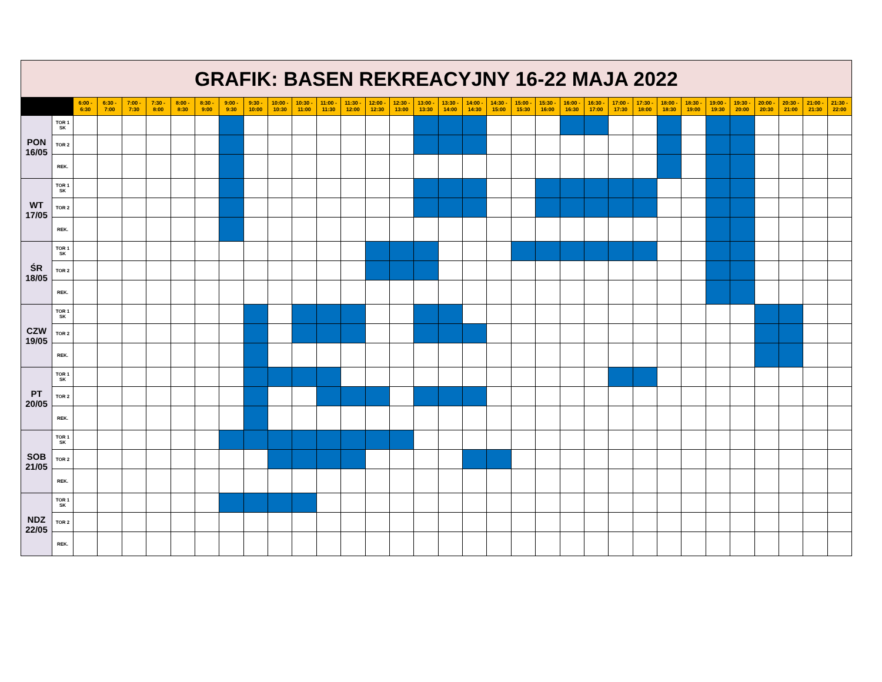| GRAFIK: BASEN REKREACYJNY 16-22 MAJA 2022 | | | | | | | | | | | | | | | | | | | | | | | | | | | | | | | | | |
| | | 6:00 - 6:30 | 6:30 - 7:00 | 7:00 - 7:30 | 7:30 - 8:00 | 8:00 - 8:30 | 8:30 - 9:00 | 9:00 - 9:30 | 9:30 - 10:00 | 10:00 - 10:30 | 10:30 - 11:00 | 11:00 - 11:30 | 11:30 - 12:00 | 12:00 - 12:30 | 12:30 - 13:00 | 13:00 - 13:30 | 13:30 - 14:00 | 14:00 - 14:30 | 14:30 - 15:00 | 15:00 - 15:30 | 15:30 - 16:00 | 16:00 - 16:30 | 16:30 - 17:00 | 17:00 - 17:30 | 17:30 - 18:00 | 18:00 - 18:30 | 18:30 - 19:00 | 19:00 - 19:30 | 19:30 - 20:00 | 20:00 - 20:30 | 20:30 - 21:00 | 21:00 - 21:30 | 21:30 - 22:00 |
| PON 16/05 | TOR 1 SK | | | | | | | | | | | | | | | | | | | | | | | | | | | | | | | | |
| | TOR 2 | | | | | | | | | | | | | | | | | | | | | | | | | | | | | | | | |
| | REK. | | | | | | | | | | | | | | | | | | | | | | | | | | | | | | | | |
| WT 17/05 | TOR 1 SK | | | | | | | | | | | | | | | | | | | | | | | | | | | | | | | | |
| | TOR 2 | | | | | | | | | | | | | | | | | | | | | | | | | | | | | | | | |
| | REK. | | | | | | | | | | | | | | | | | | | | | | | | | | | | | | | | |
| ŚR 18/05 | TOR 1 SK | | | | | | | | | | | | | | | | | | | | | | | | | | | | | | | | |
| | TOR 2 | | | | | | | | | | | | | | | | | | | | | | | | | | | | | | | | |
| | REK. | | | | | | | | | | | | | | | | | | | | | | | | | | | | | | | | |
| CZW 19/05 | TOR 1 SK | | | | | | | | | | | | | | | | | | | | | | | | | | | | | | | | |
| | TOR 2 | | | | | | | | | | | | | | | | | | | | | | | | | | | | | | | | |
| | REK. | | | | | | | | | | | | | | | | | | | | | | | | | | | | | | | | |
| PT 20/05 | TOR 1 SK | | | | | | | | | | | | | | | | | | | | | | | | | | | | | | | | |
| | TOR 2 | | | | | | | | | | | | | | | | | | | | | | | | | | | | | | | | |
| | REK. | | | | | | | | | | | | | | | | | | | | | | | | | | | | | | | | |
| SOB 21/05 | TOR 1 SK | | | | | | | | | | | | | | | | | | | | | | | | | | | | | | | | |
| | TOR 2 | | | | | | | | | | | | | | | | | | | | | | | | | | | | | | | | |
| | REK. | | | | | | | | | | | | | | | | | | | | | | | | | | | | | | | | |
| NDZ 22/05 | TOR 1 SK | | | | | | | | | | | | | | | | | | | | | | | | | | | | | | | | |
| | TOR 2 | | | | | | | | | | | | | | | | | | | | | | | | | | | | | | | | |
| | REK. | | | | | | | | | | | | | | | | | | | | | | | | | | | | | | | | |